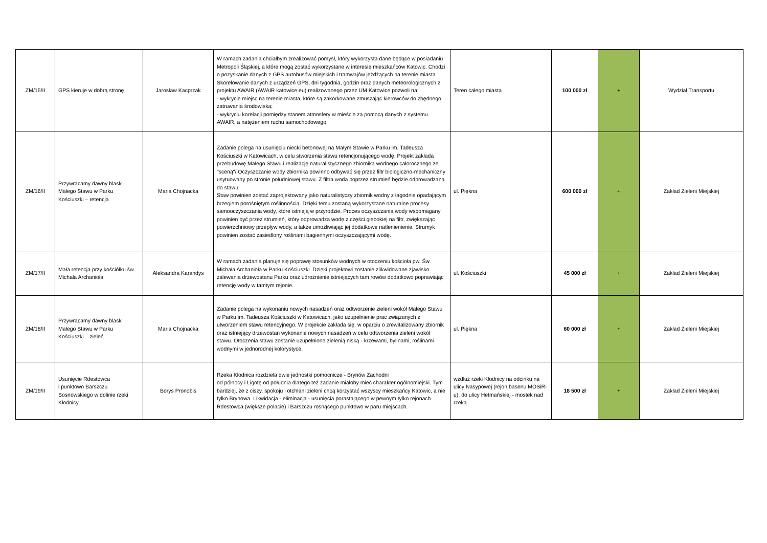| ZM/15/II | GPS kieruje w dobrą stronę | Jarosław Kacprzak | W ramach zadania chciałbym zrealizować pomysł, który wykorzysta dane będące w posiadaniu Metropoli Śląskiej, a które mogą zostać wykorzystane w interesie mieszkańców Katowic. Chodzi o pozyskanie danych z GPS autobusów miejskich i tramwajów jeżdżących na terenie miasta. Skorelowanie danych z urządzeń GPS, dni tygodnia, godzin oraz danych meteorologicznych z projektu AWAIR (AWAIR katowice.eu) realizowanego przez UM Katowice pozwoli na: - wykrycie miejsc na terenie miasta, które są zakorkowane zmuszając kierowców do zbędnego zatruwania środowiska; - wykryciu korelacji pomiędzy stanem atmosfery w mieście za pomocą danych z systemu AWAIR, a natężeniem ruchu samochodowego. | Teren całego miasta | 100 000 zł | + | Wydział Transportu |
| ZM/16/II | Przywracamy dawny blask Małego Stawu w Parku Kościuszki – retencja | Maria Chojnacka | Zadanie polega na usunięciu niecki betonowej na Małym Stawie w Parku im. Tadeusza Kościuszki w Katowicach, w celu stworzenia stawu retencjonującego wodę. Projekt zakłada przebudowę Małego Stawu i realizację naturalistycznego zbiornika wodnego całorocznego ze "sceną"/ Oczyszczanie wody zbiornika powinno odbywać się przez filtr biologiczno-mechaniczny usytuowany po stronie południowej stawu. Z filtra woda poprzez strumień będzie odprowadzana do stawu. Staw powinien zostać zaprojektowany jako naturalistyczy zbiornik wodny z łagodnie opadającym brzegiem porośniętym roślinnością. Dzięki temu zostaną wykorzystane naturalne procesy samooczyszczania wody, które istnieją w przyrodzie. Proces oczyszczania wody wspomagany powinien być przez strumień, który odprowadza wodę z części głębokiej na filtr, zwiększając powierzchniowy przepływ wody, a także umożliwiając jej dodatkowe natlenienienie. Strumyk powinien zostać zasiedlony roślinami bagiennymi oczyszczającymi wodę. | ul. Piękna | 600 000 zł | + | Zakład Zieleni Miejskiej |
| ZM/17/II | Mała retencja przy kościółku św. Michała Archanioła | Aleksandra Karandys | W ramach zadania planuje się poprawę stosunków wodnych w otoczeniu kościoła pw. Św. Michała Archanioła w Parku Kościuszki. Dzięki projektowi zostanie zlikwidowane zjawisko zalewania drzewostanu Parku oraz udrożnienie istniejących tam rowów dodatkowo poprawiając retencję wody w tamtym rejonie. | ul. Kościuszki | 45 000 zł | + | Zakład Zieleni Miejskiej |
| ZM/18/II | Przywracamy dawny blask Małego Stawu w Parku Kościuszki – zieleń | Maria Chojnacka | Zadanie polega na wykonaniu nowych nasadzeń oraz odtworzenie zieleni wokół Małego Stawu w Parku im. Tadeusza Kościuszki w Katowicach, jako uzupełnienie prac związanych z utworzeniem stawu retencyjnego. W projekcie zakłada się, w oparciu o zrewitalizowany zbiornik oraz istniejący drzewostan wykonanie nowych nasadzeń w celu odtworzenia zieleni wokół stawu. Otoczenia stawu zostanie uzupełnione zielenią niską - krzewami, bylinami, roślinami wodnymi w jednorodnej kolorystyce. | ul. Piękna | 60 000 zł | + | Zakład Zieleni Miejskiej |
| ZM/19/II | Usunięcie Rdestowca i punktowo Barszczu Sosnowskiego w dolinie rzeki Kłodnicy | Borys Pronobis | Rzeka Kłodnica rozdziela dwie jednostki pomocnicze - Brynów Zachodni od północy i Ligotę od południa dlatego też zadanie mialoby mieć charakter ogólnomiejski. Tym bardziej, że z ciszy, spokoju i otchłani zieleni chcą korzystać wszyscy mieszkańcy Katowic, a nie tylko Brynowa. Likwidacja - eliminacja - usunięcia porastającego w pewnym tylko rejonach Rdestowca (większe połacie) i Barszczu rosnącego punktowo w paru miejscach. | wzdłuż rzeki Kłodnicy na odcinku na ulicy Nasypowej (rejon basenu MOSiR-u), do ulicy Hetmańskiej - mostek nad rzeką | 18 500 zł | + | Zakład Zieleni Miejskiej |